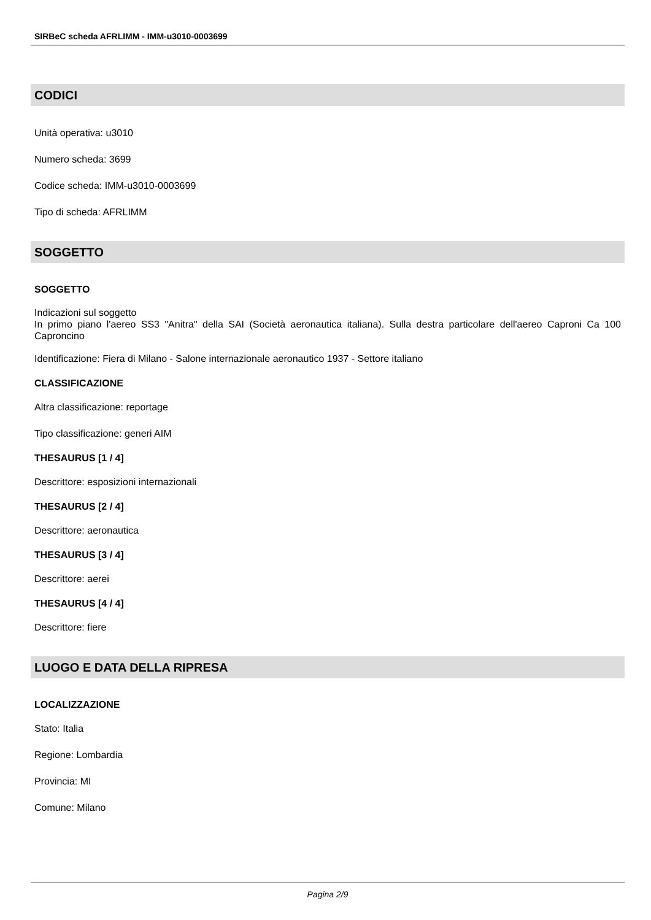SIRBeC scheda AFRLIMM - IMM-u3010-0003699
CODICI
Unità operativa: u3010
Numero scheda: 3699
Codice scheda: IMM-u3010-0003699
Tipo di scheda: AFRLIMM
SOGGETTO
SOGGETTO
Indicazioni sul soggetto
In primo piano l'aereo SS3 "Anitra" della SAI (Società aeronautica italiana). Sulla destra particolare dell'aereo Caproni Ca 100 Caproncino
Identificazione: Fiera di Milano - Salone internazionale aeronautico 1937 - Settore italiano
CLASSIFICAZIONE
Altra classificazione: reportage
Tipo classificazione: generi AIM
THESAURUS [1 / 4]
Descrittore: esposizioni internazionali
THESAURUS [2 / 4]
Descrittore: aeronautica
THESAURUS [3 / 4]
Descrittore: aerei
THESAURUS [4 / 4]
Descrittore: fiere
LUOGO E DATA DELLA RIPRESA
LOCALIZZAZIONE
Stato: Italia
Regione: Lombardia
Provincia: MI
Comune: Milano
Pagina 2/9